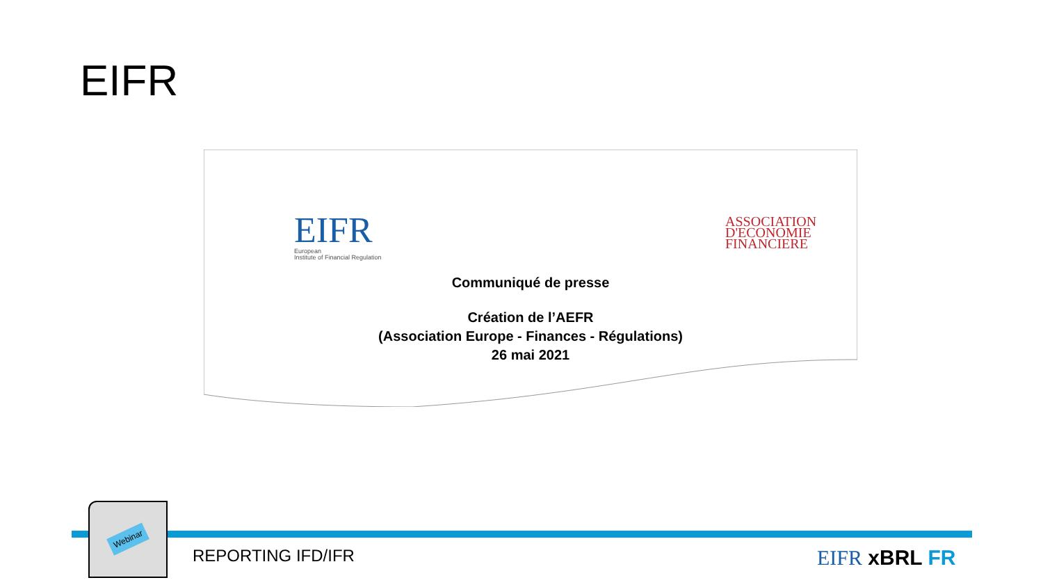EIFR
EIFR
European
Institute of Financial Regulation
ASSOCIATION
D'ECONOMIE
FINANCIERE
Communiqué de presse
Création de l’AEFR
(Association Europe - Finances - Régulations)
26 mai 2021
Webinar
REPORTING IFD/IFR EIFR xBRL FR